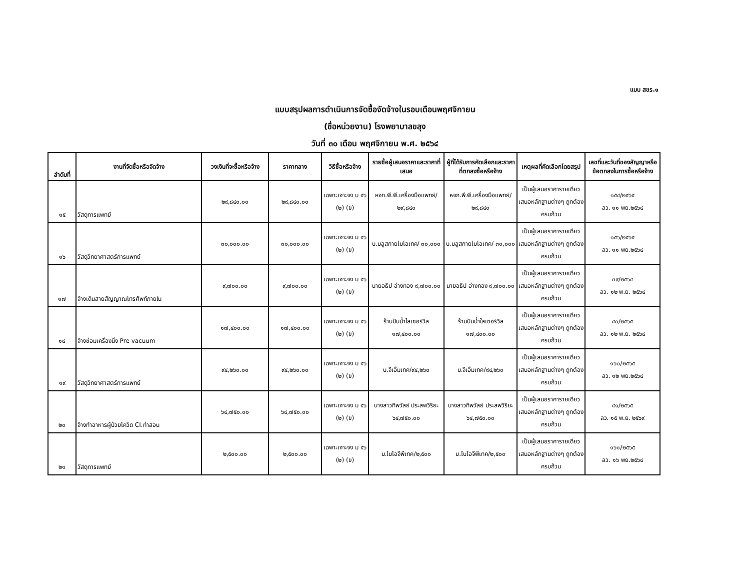แบบ สขร.๑
แบบสรุปผลการดำเนินการจัดซื้อจัดจ้างในรอบเดือนพฤศจิกายน
(ชื่อหน่วยงาน) โรงพยาบาลขลุง
วันที่ ๓๐ เดือน พฤศจิกายน พ.ศ. ๒๕๖๔
| ลำดับที่ | งานที่จัดซื้อหรือจัดจ้าง | วงเงินที่จะซื้อหรือจ้าง | ราคากลาง | วิธีซื้อหรือจ้าง | รายชื่อผู้เสนอราคาและราคาที่เสนอ | ผู้ที่ได้รับการคัดเลือกและราคาที่ตกลงซื้อหรือจ้าง | เหตุผลที่คัดเลือกโดยสรุป | เลขที่และวันที่ของสัญญาหรือข้อตกลงในการซื้อหรือจ้าง |
| --- | --- | --- | --- | --- | --- | --- | --- | --- |
| ๑๕ | วัสดุการแพทย์ | ๒๙,๘๔๐.๐๐ | ๒๙,๘๔๐.๐๐ | เฉพาะเจาะจง ม ๕๖ (๒) (ข) | หจก.พี.พี.เครื่องมือแพทย์/๒๙,๘๔๐ | หจก.พี.พี.เครื่องมือแพทย์/๒๙,๘๔๐ | เป็นผู้เสนอราคารายเดียว เสนอหลักฐานต่างๆ ถูกต้อง ครบถ้วน | ๑๕๔/๒๕๖๕ ลว. ๑๑ พย.๒๕๖๔ |
| ๑๖ | วัสดุวิทยาศาสตร์การแพทย์ | ๓๐,๐๐๐.๐๐ | ๓๐,๐๐๐.๐๐ | เฉพาะเจาะจง ม ๕๖ (๒) (ข) | บ.บลูสกายไบโอเทค/ ๓๐,๐๐๐ | บ.บลูสกายไบโอเทค/ ๓๐,๐๐๐ | เป็นผู้เสนอราคารายเดียว เสนอหลักฐานต่างๆ ถูกต้อง ครบถ้วน | ๑๕๖/๒๕๖๕ ลว. ๑๑ พย.๒๕๖๔ |
| ๑๗ | จ้างเดินสายสัญญาณโทรศัพท์ภายใน | ๙,๗๐๐.๐๐ | ๙,๗๐๐.๐๐ | เฉพาะเจาะจง ม ๕๖ (๒) (ข) | นายอธิป อ่างทอง ๙,๗๐๐.๐๐ | นายอธิป อ่างทอง ๙,๗๐๐.๐๐ | เป็นผู้เสนอราคารายเดียว เสนอหลักฐานต่างๆ ถูกต้อง ครบถ้วน | ๓๙/๒๕๖๔ ลว. ๑๒ พ.ย. ๒๕๖๔ |
| ๑๘ | จ้างซ่อมเครื่องนึ่ง Pre vacuum | ๑๗,๔๐๐.๐๐ | ๑๗,๔๐๐.๐๐ | เฉพาะเจาะจง ม ๕๖ (๒) (ข) | ร้านปันน้ำใสเซอร์วิส ๑๗,๔๐๐.๐๐ | ร้านปันน้ำใสเซอร์วิส ๑๗,๔๐๐.๐๐ | เป็นผู้เสนอราคารายเดียว เสนอหลักฐานต่างๆ ถูกต้อง ครบถ้วน | ๔๐/๒๕๖๕ ลว. ๑๒ พ.ย. ๒๕๖๔ |
| ๑๙ | วัสดุวิทยาศาสตร์การแพทย์ | ๙๔,๒๖๐.๐๐ | ๙๔,๒๖๐.๐๐ | เฉพาะเจาะจง ม ๕๖ (๒) (ข) | บ.จีเอ็มเทค/๙๔,๒๖๐ | บ.จีเอ็มเทค/๙๔,๒๖๐ | เป็นผู้เสนอราคารายเดียว เสนอหลักฐานต่างๆ ถูกต้อง ครบถ้วน | ๑๖๐/๒๕๖๕ ลว. ๑๒ พย.๒๕๖๔ |
| ๒๐ | จ้างทำอาหารผู้ป่วยโควิด CI.ท่าสอน | ๖๔,๗๕๐.๐๐ | ๖๔,๗๕๐.๐๐ | เฉพาะเจาะจง ม ๕๖ (๒) (ข) | นางสาวทิพวัลย์ ประสพวิริยะ ๖๔,๗๕๐.๐๐ | นางสาวทิพวัลย์ ประสพวิริยะ ๖๔,๗๕๐.๐๐ | เป็นผู้เสนอราคารายเดียว เสนอหลักฐานต่างๆ ถูกต้อง ครบถ้วน | ๔๑/๒๕๖๕ ลว. ๑๕ พ.ย. ๒๕๖๙ |
| ๒๑ | วัสดุการแพทย์ | ๒,๕๐๐.๐๐ | ๒,๕๐๐.๐๐ | เฉพาะเจาะจง ม ๕๖ (๒) (ข) | บ.ไบโอจีพีเทค/๒,๕๐๐ | บ.ไบโอจีพีเทค/๒,๕๐๐ | เป็นผู้เสนอราคารายเดียว เสนอหลักฐานต่างๆ ถูกต้อง ครบถ้วน | ๑๖๑/๒๕๖๕ ลว. ๑๖ พย.๒๕๖๔ |